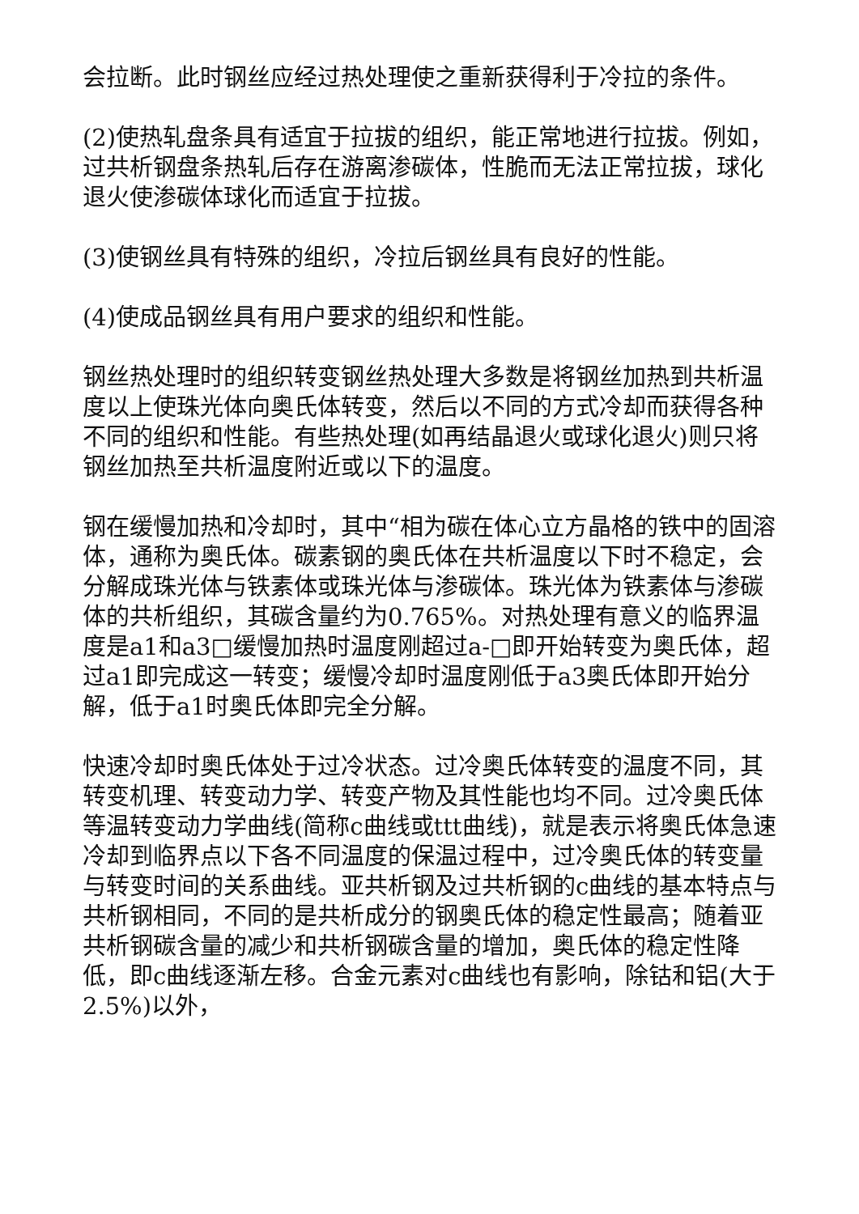会拉断。此时钢丝应经过热处理使之重新获得利于冷拉的条件。
(2)使热轧盘条具有适宜于拉拔的组织，能正常地进行拉拔。例如，过共析钢盘条热轧后存在游离渗碳体，性脆而无法正常拉拔，球化退火使渗碳体球化而适宜于拉拔。
(3)使钢丝具有特殊的组织，冷拉后钢丝具有良好的性能。
(4)使成品钢丝具有用户要求的组织和性能。
钢丝热处理时的组织转变钢丝热处理大多数是将钢丝加热到共析温度以上使珠光体向奥氏体转变，然后以不同的方式冷却而获得各种不同的组织和性能。有些热处理(如再结晶退火或球化退火)则只将钢丝加热至共析温度附近或以下的温度。
钢在缓慢加热和冷却时，其中“相为碳在体心立方晶格的铁中的固溶体，通称为奥氏体。碳素钢的奥氏体在共析温度以下时不稳定，会分解成珠光体与铁素体或珠光体与渗碳体。珠光体为铁素体与渗碳体的共析组织，其碳含量约为0.765%。对热处理有意义的临界温度是a1和a3□缓慢加热时温度刚超过a-□即开始转变为奥氏体，超过a1即完成这一转变；缓慢冷却时温度刚低于a3奥氏体即开始分解，低于a1时奥氏体即完全分解。
快速冷却时奥氏体处于过冷状态。过冷奥氏体转变的温度不同，其转变机理、转变动力学、转变产物及其性能也均不同。过冷奥氏体等温转变动力学曲线(简称c曲线或ttt曲线)，就是表示将奥氏体急速冷却到临界点以下各不同温度的保温过程中，过冷奥氏体的转变量与转变时间的关系曲线。亚共析钢及过共析钢的c曲线的基本特点与共析钢相同，不同的是共析成分的钢奥氏体的稳定性最高；随着亚共析钢碳含量的减少和共析钢碳含量的增加，奥氏体的稳定性降低，即c曲线逐渐左移。合金元素对c曲线也有影响，除钴和铝(大于2.5%)以外，